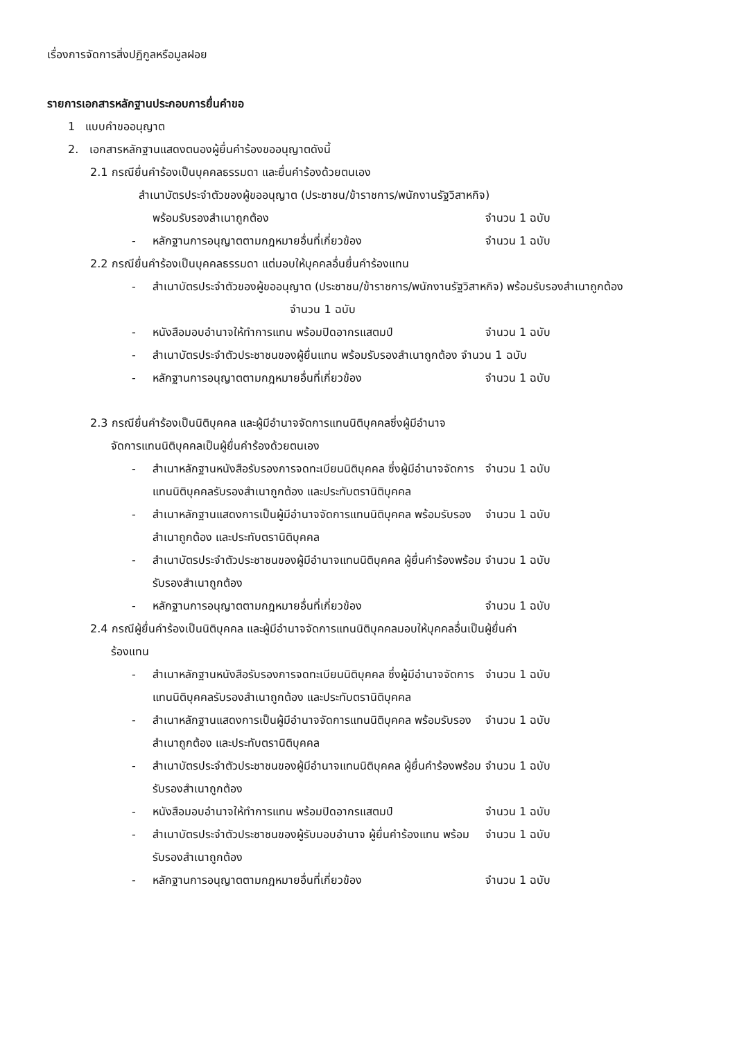เรื่องการจัดการสิ่งปฏิกูลหรือมูลฝอย
รายการเอกสารหลักฐานประกอบการยื่นคำขอ
1 แบบคำขออนุญาต
2. เอกสารหลักฐานแสดงตนองผู้ยื่นคำร้องขออนุญาตดังนี้
2.1 กรณียื่นคำร้องเป็นบุคคลธรรมดา และยื่นคำร้องด้วยตนเอง
สำเนาบัตรประจำตัวของผู้ขออนุญาต (ประชาชน/ข้าราชการ/พนักงานรัฐวิสาหกิจ)
พร้อมรับรองสำเนาถูกต้อง จำนวน 1 ฉบับ
- หลักฐานการอนุญาตตามกฎหมายอื่นที่เกี่ยวข้อง จำนวน 1 ฉบับ
2.2 กรณียื่นคำร้องเป็นบุคคลธรรมดา แต่มอบให้บุคคลอื่นยื่นคำร้องแทน
- สำเนาบัตรประจำตัวของผู้ขออนุญาต (ประชาชน/ข้าราชการ/พนักงานรัฐวิสาหกิจ) พร้อมรับรองสำเนาถูกต้อง จำนวน 1 ฉบับ
- หนังสือมอบอำนาจให้ทำการแทน พร้อมปิดอากรแสตมป์ จำนวน 1 ฉบับ
- สำเนาบัตรประจำตัวประชาชนของผู้ยื่นแทน พร้อมรับรองสำเนาถูกต้อง จำนวน 1 ฉบับ
- หลักฐานการอนุญาตตามกฎหมายอื่นที่เกี่ยวข้อง จำนวน 1 ฉบับ
2.3 กรณียื่นคำร้องเป็นนิติบุคคล และผู้มีอำนาจจัดการแทนนิติบุคคลซึ่งผู้มีอำนาจ
จัดการแทนนิติบุคคลเป็นผู้ยื่นคำร้องด้วยตนเอง
- สำเนาหลักฐานหนังสือรับรองการจดทะเบียนนิติบุคคล ซึ่งผู้มีอำนาจจัดการแทนนิติบุคคลรับรองสำเนาถูกต้อง และประทับตรานิติบุคคล จำนวน 1 ฉบับ
- สำเนาหลักฐานแสดงการเป็นผู้มีอำนาจจัดการแทนนิติบุคคล พร้อมรับรองสำเนาถูกต้อง และประทับตรานิติบุคคล จำนวน 1 ฉบับ
- สำเนาบัตรประจำตัวประชาชนของผู้มีอำนาจแทนนิติบุคคล ผู้ยื่นคำร้องพร้อมรับรองสำเนาถูกต้อง จำนวน 1 ฉบับ
- หลักฐานการอนุญาตตามกฎหมายอื่นที่เกี่ยวข้อง จำนวน 1 ฉบับ
2.4 กรณีผู้ยื่นคำร้องเป็นนิติบุคคล และผู้มีอำนาจจัดการแทนนิติบุคคลมอบให้บุคคลอื่นเป็นผู้ยื่นคำ
ร้องแทน
- สำเนาหลักฐานหนังสือรับรองการจดทะเบียนนิติบุคคล ซึ่งผู้มีอำนาจจัดการแทนนิติบุคคลรับรองสำเนาถูกต้อง และประทับตรานิติบุคคล จำนวน 1 ฉบับ
- สำเนาหลักฐานแสดงการเป็นผู้มีอำนาจจัดการแทนนิติบุคคล พร้อมรับรองสำเนาถูกต้อง และประทับตรานิติบุคคล จำนวน 1 ฉบับ
- สำเนาบัตรประจำตัวประชาชนของผู้มีอำนาจแทนนิติบุคคล ผู้ยื่นคำร้องพร้อมรับรองสำเนาถูกต้อง จำนวน 1 ฉบับ
- หนังสือมอบอำนาจให้ทำการแทน พร้อมปิดอากรแสตมป์ จำนวน 1 ฉบับ
- สำเนาบัตรประจำตัวประชาชนของผู้รับมอบอำนาจ ผู้ยื่นคำร้องแทน พร้อมรับรองสำเนาถูกต้อง จำนวน 1 ฉบับ
- หลักฐานการอนุญาตตามกฎหมายอื่นที่เกี่ยวข้อง จำนวน 1 ฉบับ